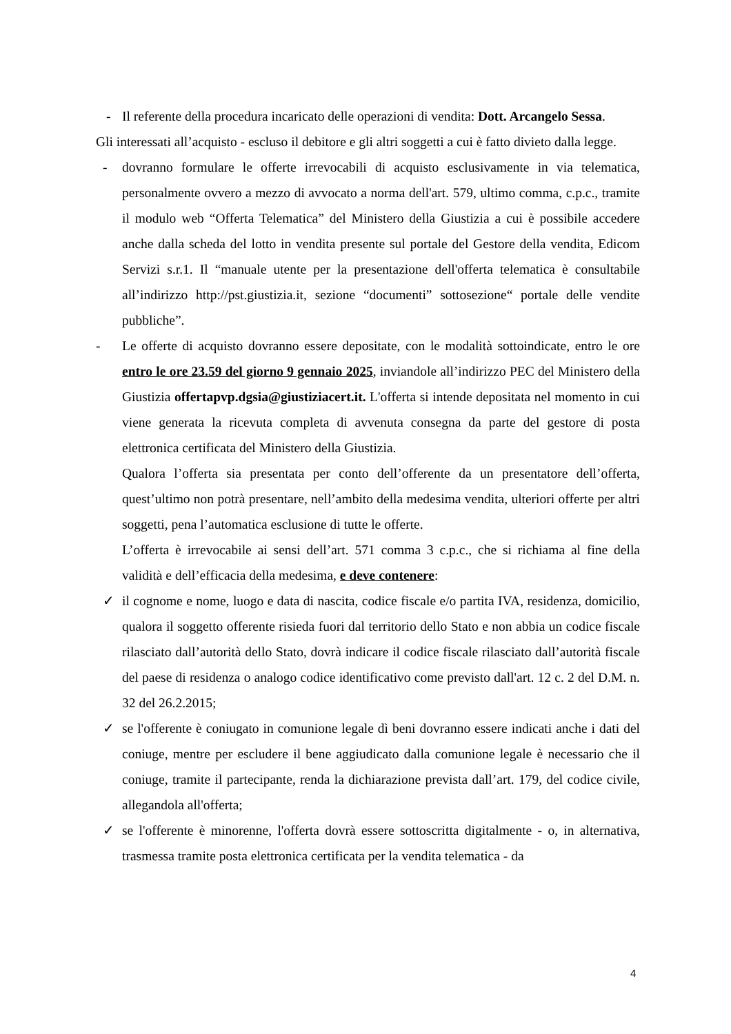- Il referente della procedura incaricato delle operazioni di vendita: Dott. Arcangelo Sessa.
Gli interessati all’acquisto - escluso il debitore e gli altri soggetti a cui è fatto divieto dalla legge.
- dovranno formulare le offerte irrevocabili di acquisto esclusivamente in via telematica, personalmente ovvero a mezzo di avvocato a norma dell'art. 579, ultimo comma, c.p.c., tramite il modulo web “Offerta Telematica” del Ministero della Giustizia a cui è possibile accedere anche dalla scheda del lotto in vendita presente sul portale del Gestore della vendita, Edicom Servizi s.r.1. Il “manuale utente per la presentazione dell'offerta telematica è consultabile all’indirizzo http://pst.giustizia.it, sezione “documenti” sottosezione“ portale delle vendite pubbliche”.
- Le offerte di acquisto dovranno essere depositate, con le modalità sottoindicate, entro le ore entro le ore 23.59 del giorno 9 gennaio 2025, inviandole all’indirizzo PEC del Ministero della Giustizia offertapvp.dgsia@giustiziacert.it. L'offerta si intende depositata nel momento in cui viene generata la ricevuta completa di avvenuta consegna da parte del gestore di posta elettronica certificata del Ministero della Giustizia.
Qualora l’offerta sia presentata per conto dell’offerente da un presentatore dell’offerta, quest’ultimo non potrà presentare, nell’ambito della medesima vendita, ulteriori offerte per altri soggetti, pena l’automatica esclusione di tutte le offerte.
L’offerta è irrevocabile ai sensi dell’art. 571 comma 3 c.p.c., che si richiama al fine della validità e dell’efficacia della medesima, e deve contenere:
✓ il cognome e nome, luogo e data di nascita, codice fiscale e/o partita IVA, residenza, domicilio, qualora il soggetto offerente risieda fuori dal territorio dello Stato e non abbia un codice fiscale rilasciato dall’autorità dello Stato, dovrà indicare il codice fiscale rilasciato dall’autorità fiscale del paese di residenza o analogo codice identificativo come previsto dall'art. 12 c. 2 del D.M. n. 32 del 26.2.2015;
✓ se l'offerente è coniugato in comunione legale dì beni dovranno essere indicati anche i dati del coniuge, mentre per escludere il bene aggiudicato dalla comunione legale è necessario che il coniuge, tramite il partecipante, renda la dichiarazione prevista dall’art. 179, del codice civile, allegandola all'offerta;
✓ se l'offerente è minorenne, l'offerta dovrà essere sottoscritta digitalmente - o, in alternativa, trasmessa tramite posta elettronica certificata per la vendita telematica - da
4